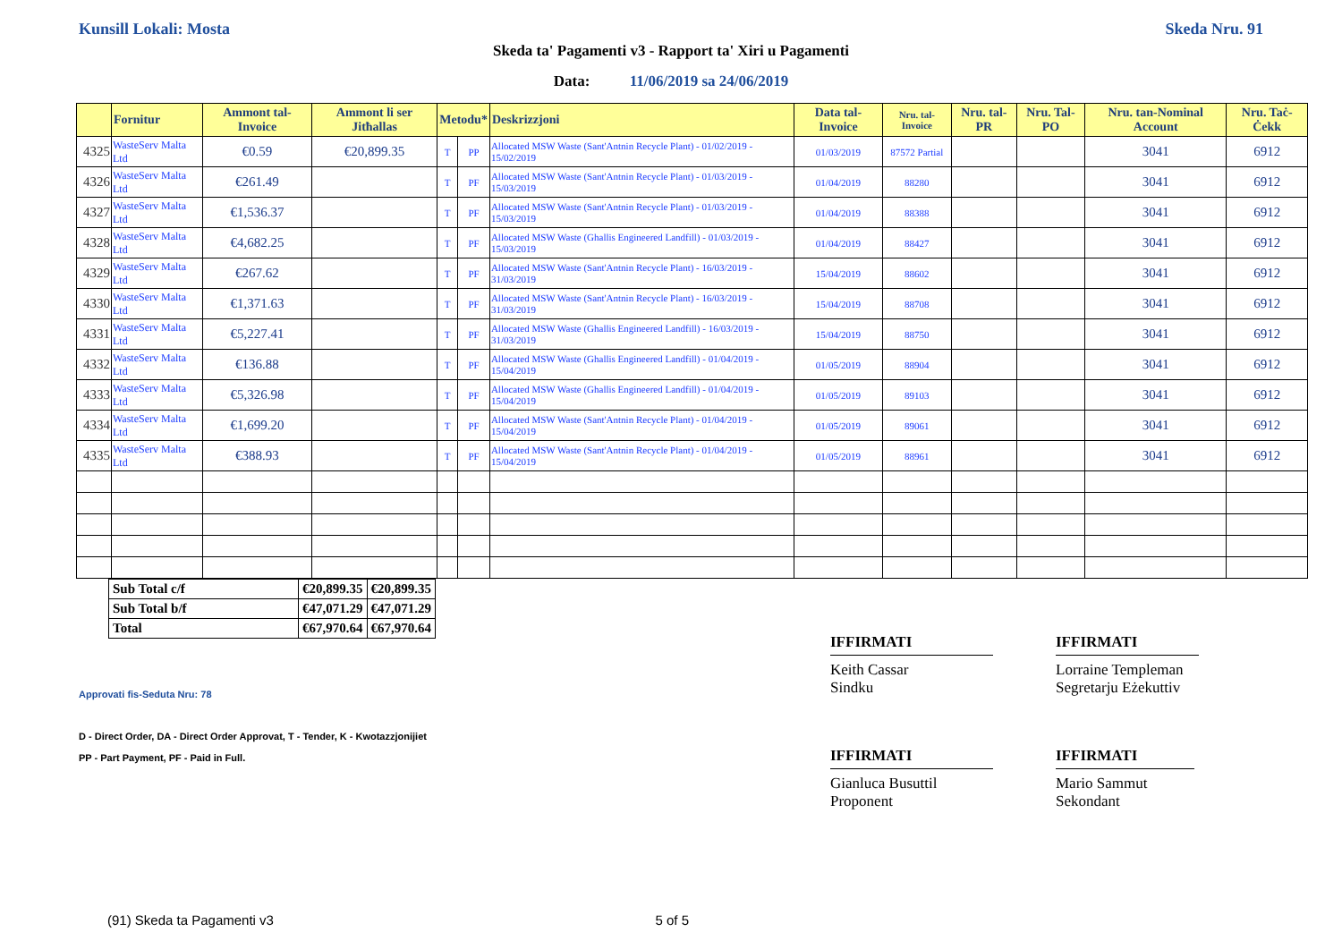Kunsill Lokali: Mosta Skeda Nru. 91
Skeda ta' Pagamenti v3 - Rapport ta' Xiri u Pagamenti
Data: 11/06/2019 sa 24/06/2019
| | Fornitur | Ammont tal-Invoice | Ammont li ser Jitħallas | Metodu* | | Deskrizzjoni | Data tal-Invoice | Nru. tal-Invoice | Nru. tal-PR | Nru. Tal-PO | Nru. tan-Nominal Account | Nru. Taċ-Ċekk |
| --- | --- | --- | --- | --- | --- | --- | --- | --- | --- | --- | --- | --- |
| 4325 | WasteServ Malta Ltd | €0.59 | €20,899.35 | T | PP | Allocated MSW Waste (Sant'Antnin Recycle Plant) - 01/02/2019 - 15/02/2019 | 01/03/2019 | 87572 Partial | | | 3041 | 6912 |
| 4326 | WasteServ Malta Ltd | €261.49 | | T | PF | Allocated MSW Waste (Sant'Antnin Recycle Plant) - 01/03/2019 - 15/03/2019 | 01/04/2019 | 88280 | | | 3041 | 6912 |
| 4327 | WasteServ Malta Ltd | €1,536.37 | | T | PF | Allocated MSW Waste (Sant'Antnin Recycle Plant) - 01/03/2019 - 15/03/2019 | 01/04/2019 | 88388 | | | 3041 | 6912 |
| 4328 | WasteServ Malta Ltd | €4,682.25 | | T | PF | Allocated MSW Waste (Ghallis Engineered Landfill) - 01/03/2019 - 15/03/2019 | 01/04/2019 | 88427 | | | 3041 | 6912 |
| 4329 | WasteServ Malta Ltd | €267.62 | | T | PF | Allocated MSW Waste (Sant'Antnin Recycle Plant) - 16/03/2019 - 31/03/2019 | 15/04/2019 | 88602 | | | 3041 | 6912 |
| 4330 | WasteServ Malta Ltd | €1,371.63 | | T | PF | Allocated MSW Waste (Sant'Antnin Recycle Plant) - 16/03/2019 - 31/03/2019 | 15/04/2019 | 88708 | | | 3041 | 6912 |
| 4331 | WasteServ Malta Ltd | €5,227.41 | | T | PF | Allocated MSW Waste (Ghallis Engineered Landfill) - 16/03/2019 - 31/03/2019 | 15/04/2019 | 88750 | | | 3041 | 6912 |
| 4332 | WasteServ Malta Ltd | €136.88 | | T | PF | Allocated MSW Waste (Ghallis Engineered Landfill) - 01/04/2019 - 15/04/2019 | 01/05/2019 | 88904 | | | 3041 | 6912 |
| 4333 | WasteServ Malta Ltd | €5,326.98 | | T | PF | Allocated MSW Waste (Ghallis Engineered Landfill) - 01/04/2019 - 15/04/2019 | 01/05/2019 | 89103 | | | 3041 | 6912 |
| 4334 | WasteServ Malta Ltd | €1,699.20 | | T | PF | Allocated MSW Waste (Sant'Antnin Recycle Plant) - 01/04/2019 - 15/04/2019 | 01/05/2019 | 89061 | | | 3041 | 6912 |
| 4335 | WasteServ Malta Ltd | €388.93 | | T | PF | Allocated MSW Waste (Sant'Antnin Recycle Plant) - 01/04/2019 - 15/04/2019 | 01/05/2019 | 88961 | | | 3041 | 6912 |
| Sub Total c/f | €20,899.35 | €20,899.35 |
| Sub Total b/f | €47,071.29 | €47,071.29 |
| Total | €67,970.64 | €67,970.64 |
Approvati fis-Seduta Nru: 78
D - Direct Order, DA - Direct Order Approvat, T - Tender, K - Kwotazzjonijiet
PP - Part Payment, PF - Paid in Full.
IFFIRMATI
Keith Cassar
Sindku
IFFIRMATI
Lorraine Templeman
Segretarju Eżekuttiv
IFFIRMATI
Gianluca Busuttil
Proponent
IFFIRMATI
Mario Sammut
Sekondant
(91) Skeda ta Pagamenti v3 5 of 5